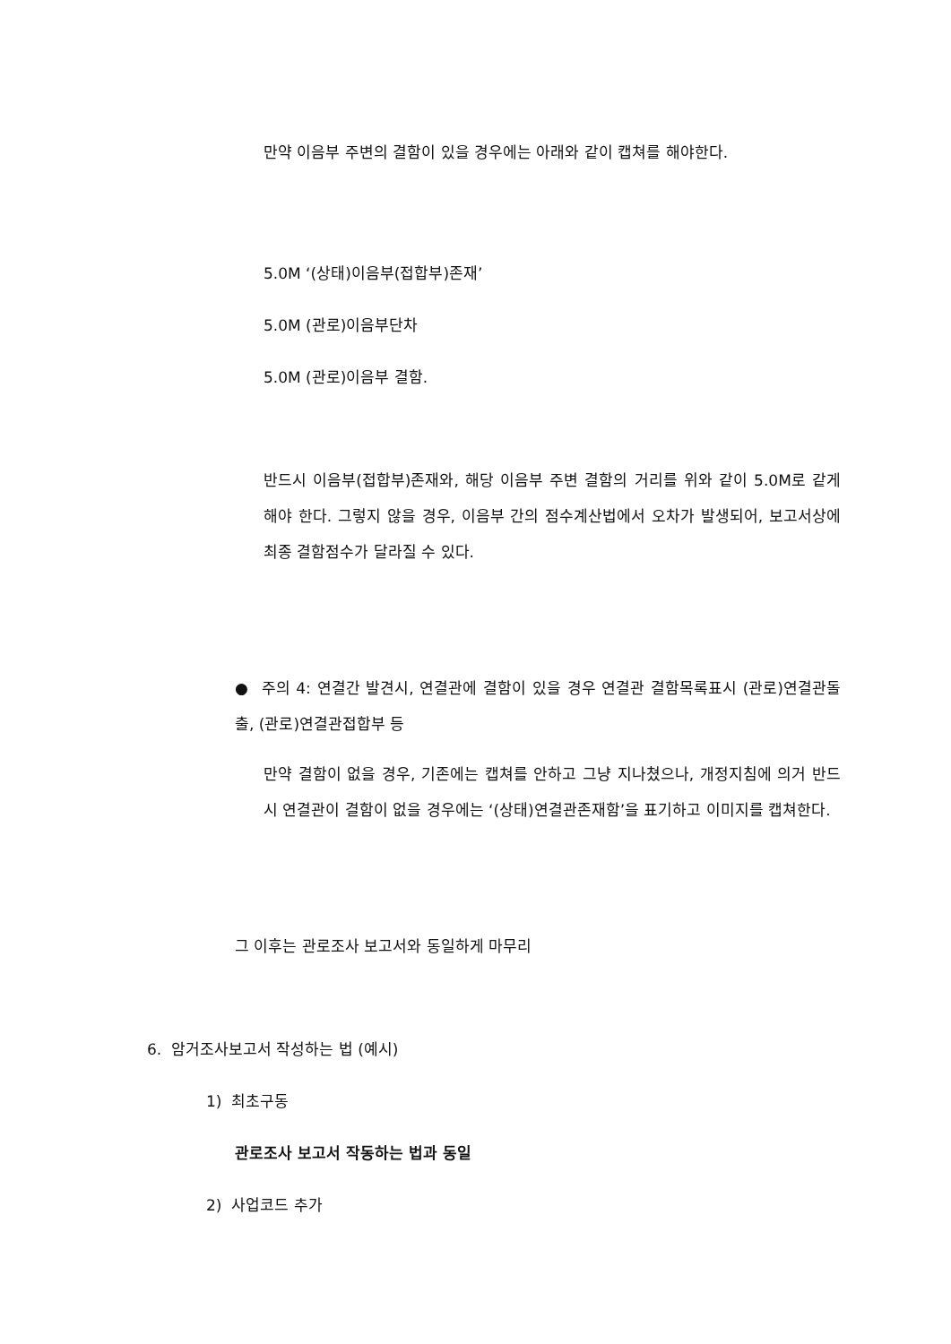만약 이음부 주변의 결함이 있을 경우에는 아래와 같이 캡쳐를 해야한다.
5.0M ‘(상태)이음부(접합부)존재’
5.0M (관로)이음부단차
5.0M (관로)이음부 결함.
반드시 이음부(접합부)존재와, 해당 이음부 주변 결함의 거리를 위와 같이 5.0M로 같게 해야 한다. 그렇지 않을 경우, 이음부 간의 점수계산법에서 오차가 발생되어, 보고서상에 최종 결함점수가 달라질 수 있다.
● 주의 4: 연결간 발견시, 연결관에 결함이 있을 경우 연결관 결함목록표시 (관로)연결관돌출, (관로)연결관접합부 등
만약 결함이 없을 경우, 기존에는 캡쳐를 안하고 그냥 지나쳤으나, 개정지침에 의거 반드시 연결관이 결함이 없을 경우에는 ‘(상태)연결관존재함’을 표기하고 이미지를 캡쳐한다.
그 이후는 관로조사 보고서와 동일하게 마무리
6. 암거조사보고서 작성하는 법 (예시)
1) 최초구동
관로조사 보고서 작동하는 법과 동일
2) 사업코드 추가